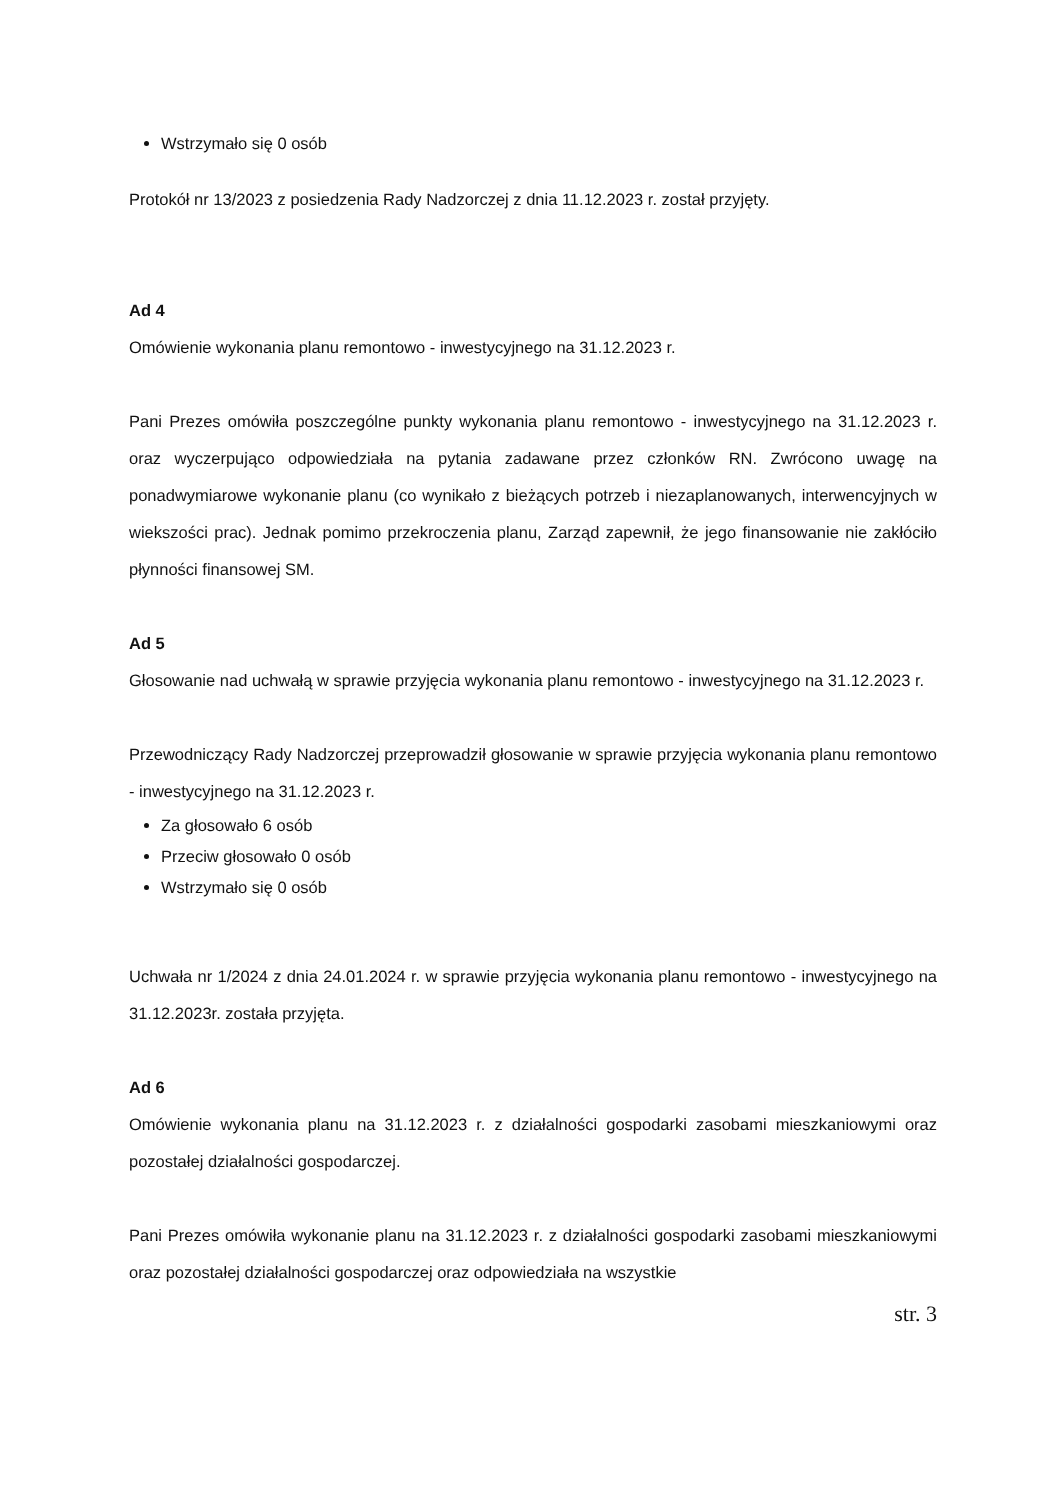Wstrzymało się 0 osób
Protokół nr 13/2023 z posiedzenia Rady Nadzorczej z dnia 11.12.2023 r. został przyjęty.
Ad 4
Omówienie wykonania planu remontowo - inwestycyjnego na 31.12.2023 r.
Pani Prezes omówiła poszczególne punkty wykonania planu remontowo - inwestycyjnego na 31.12.2023 r. oraz wyczerpująco odpowiedziała na pytania zadawane przez członków RN. Zwrócono uwagę na ponadwymiarowe wykonanie planu (co wynikało z bieżących potrzeb i niezaplanowanych, interwencyjnych w wiekszości prac). Jednak pomimo przekroczenia planu, Zarząd zapewnił, że jego finansowanie nie zakłóciło płynności finansowej SM.
Ad 5
Głosowanie nad uchwałą w sprawie przyjęcia wykonania planu remontowo - inwestycyjnego na 31.12.2023 r.
Przewodniczący Rady Nadzorczej przeprowadził głosowanie w sprawie przyjęcia wykonania planu remontowo - inwestycyjnego na 31.12.2023 r.
Za głosowało 6 osób
Przeciw głosowało 0 osób
Wstrzymało się 0 osób
Uchwała nr 1/2024 z dnia 24.01.2024 r. w sprawie przyjęcia wykonania planu remontowo - inwestycyjnego na 31.12.2023r. została przyjęta.
Ad 6
Omówienie wykonania planu na 31.12.2023 r. z działalności gospodarki zasobami mieszkaniowymi oraz pozostałej działalności gospodarczej.
Pani Prezes omówiła wykonanie planu na 31.12.2023 r. z działalności gospodarki zasobami mieszkaniowymi oraz pozostałej działalności gospodarczej oraz odpowiedziała na wszystkie
str. 3